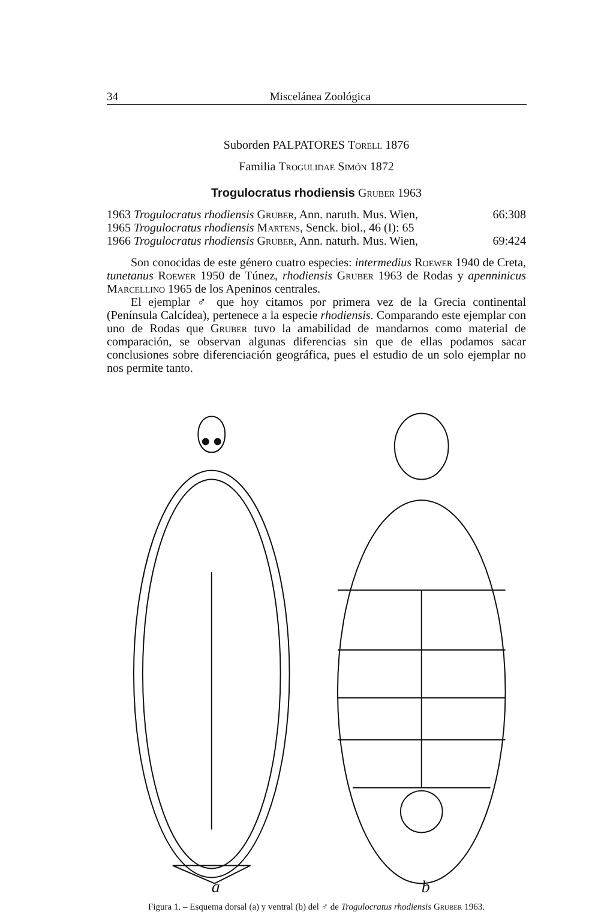34 Miscelánea Zoológica
Suborden PALPATORES Torell 1876
Familia Trogulidae Simón 1872
Trogulocratus rhodiensis Gruber 1963
1963 Trogulocratus rhodiensis Gruber, Ann. naruth. Mus. Wien, 66:308
1965 Trogulocratus rhodiensis Martens, Senck. biol., 46 (I): 65
1966 Trogulocratus rhodiensis Gruber, Ann. naturh. Mus. Wien, 69:424
Son conocidas de este género cuatro especies: intermedius Roewer 1940 de Creta, tunetanus Roewer 1950 de Túnez, rhodiensis Gruber 1963 de Rodas y apenninicus Marcellino 1965 de los Apeninos centrales.
El ejemplar ♂ que hoy citamos por primera vez de la Grecia continental (Península Calcídea), pertenece a la especie rhodiensis. Comparando este ejemplar con uno de Rodas que Gruber tuvo la amabilidad de mandarnos como material de comparación, se observan algunas diferencias sin que de ellas podamos sacar conclusiones sobre diferenciación geográfica, pues el estudio de un solo ejemplar no nos permite tanto.
a
b
Figura 1. – Esquema dorsal (a) y ventral (b) del ♂ de Trogulocratus rhodiensis Gruber 1963.